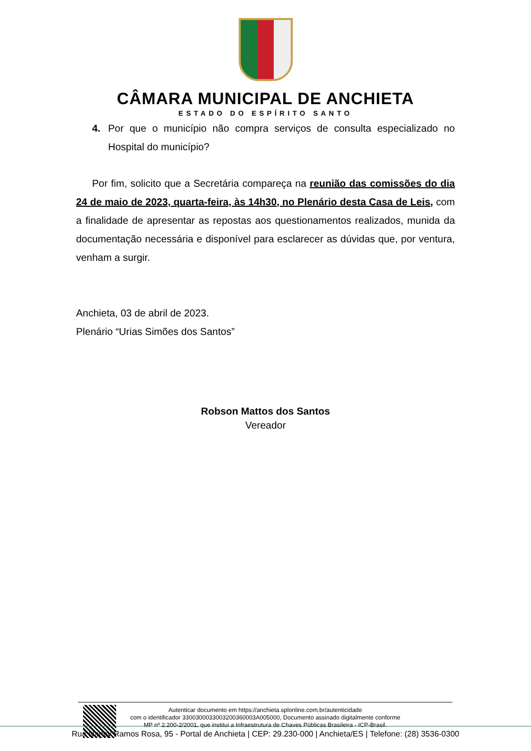CÂMARA MUNICIPAL DE ANCHIETA
ESTADO DO ESPÍRITO SANTO
4. Por que o município não compra serviços de consulta especializado no Hospital do município?
Por fim, solicito que a Secretária compareça na reunião das comissões do dia 24 de maio de 2023, quarta-feira, às 14h30, no Plenário desta Casa de Leis, com a finalidade de apresentar as repostas aos questionamentos realizados, munida da documentação necessária e disponível para esclarecer as dúvidas que, por ventura, venham a surgir.
Anchieta, 03 de abril de 2023.
Plenário “Urias Simões dos Santos”
Robson Mattos dos Santos
Vereador
Autenticar documento em https://anchieta.splonline.com.br/autenticidade
com o identificador 3300300033003200360003A005000, Documento assinado digitalmente conforme
MP nº 2.200-2/2001, que institui a Infraestrutura de Chaves Públicas Brasileira - ICP-Brasil.
Rua Nancy Ramos Rosa, 95 - Portal de Anchieta | CEP: 29.230-000 | Anchieta/ES | Telefone: (28) 3536-0300